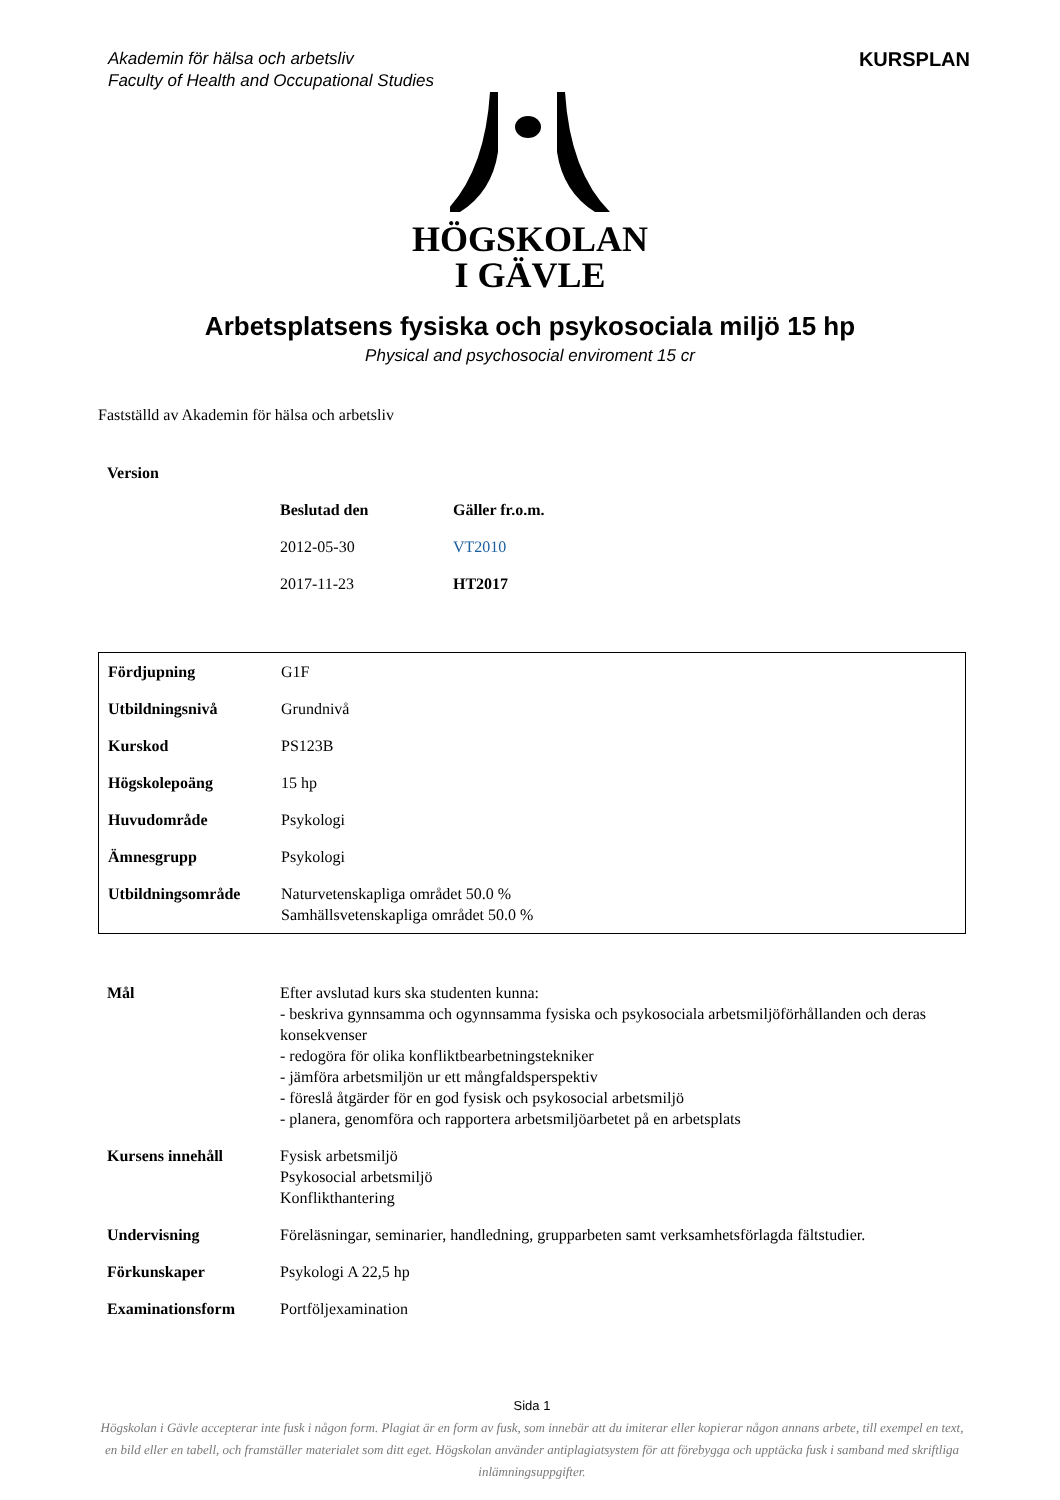Akademin för hälsa och arbetsliv
Faculty of Health and Occupational Studies
KURSPLAN
HÖGSKOLAN
I GÄVLE
Arbetsplatsens fysiska och psykosociala miljö 15 hp
Physical and psychosocial enviroment 15 cr
Fastställd av Akademin för hälsa och arbetsliv
| Version | | |
| | Beslutad den | Gäller fr.o.m. |
| | 2012-05-30 | VT2010 |
| | 2017-11-23 | HT2017 |
| Fördjupning | G1F |
| Utbildningsnivå | Grundnivå |
| Kurskod | PS123B |
| Högskolepoäng | 15 hp |
| Huvudområde | Psykologi |
| Ämnesgrupp | Psykologi |
| Utbildningsområde | Naturvetenskapliga området 50.0 % Samhällsvetenskapliga området 50.0 % |
| Mål | Efter avslutad kurs ska studenten kunna: - beskriva gynnsamma och ogynnsamma fysiska och psykosociala arbetsmiljöförhållanden och deras konsekvenser - redogöra för olika konfliktbearbetningstekniker - jämföra arbetsmiljön ur ett mångfaldsperspektiv - föreslå åtgärder för en god fysisk och psykosocial arbetsmiljö - planera, genomföra och rapportera arbetsmiljöarbetet på en arbetsplats |
| Kursens innehåll | Fysisk arbetsmiljö Psykosocial arbetsmiljö Konflikthantering |
| Undervisning | Föreläsningar, seminarier, handledning, grupparbeten samt verksamhetsförlagda fältstudier. |
| Förkunskaper | Psykologi A 22,5 hp |
| Examinationsform | Portföljexamination |
Sida 1
Högskolan i Gävle accepterar inte fusk i någon form. Plagiat är en form av fusk, som innebär att du imiterar eller kopierar någon annans arbete, till exempel en text, en bild eller en tabell, och framställer materialet som ditt eget. Högskolan använder antiplagiatsystem för att förebygga och upptäcka fusk i samband med skriftliga inlämningsuppgifter.